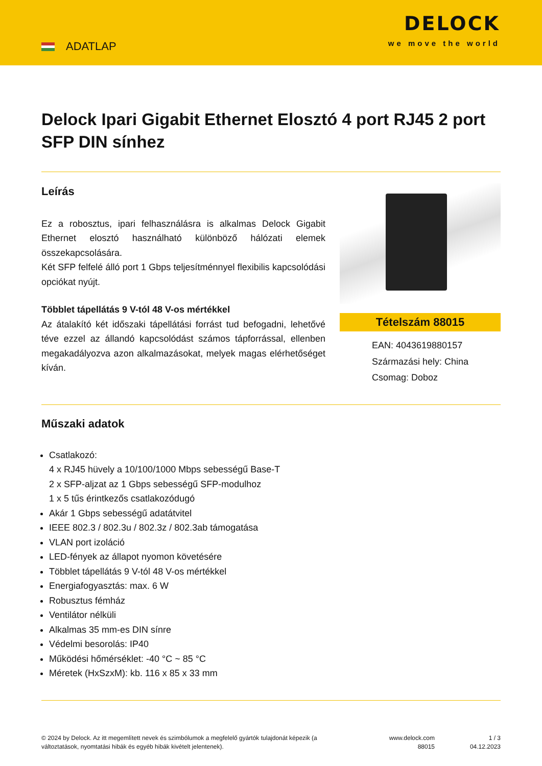ADATLAP
DELOCK
we move the world
Delock Ipari Gigabit Ethernet Elosztó 4 port RJ45 2 port SFP DIN sínhez
Leírás
Ez a robosztus, ipari felhasználásra is alkalmas Delock Gigabit Ethernet elosztó használható különböző hálózati elemek összekapcsolására.
Két SFP felfelé álló port 1 Gbps teljesítménnyel flexibilis kapcsolódási opciókat nyújt.
Többlet tápellátás 9 V-tól 48 V-os mértékkel
Az átalakító két időszaki tápellátási forrást tud befogadni, lehetővé téve ezzel az állandó kapcsolódást számos tápforrással, ellenben megakadályozva azon alkalmazásokat, melyek magas elérhetőséget kíván.
Tételszám 88015
EAN: 4043619880157
Származási hely: China
Csomag: Doboz
Műszaki adatok
Csatlakozó:
4 x RJ45 hüvely a 10/100/1000 Mbps sebességű Base-T
2 x SFP-aljzat az 1 Gbps sebességű SFP-modulhoz
1 x 5 tűs érintkezős csatlakozódugó
Akár 1 Gbps sebességű adatátvitel
IEEE 802.3 / 802.3u / 802.3z / 802.3ab támogatása
VLAN port izoláció
LED-fények az állapot nyomon követésére
Többlet tápellátás 9 V-tól 48 V-os mértékkel
Energiafogyasztás: max. 6 W
Robusztus fémház
Ventilátor nélküli
Alkalmas 35 mm-es DIN sínre
Védelmi besorolás: IP40
Működési hőmérséklet: -40 °C ~ 85 °C
Méretek (HxSzxM): kb. 116 x 85 x 33 mm
© 2024 by Delock. Az itt megemlített nevek és szimbólumok a megfelelő gyártók tulajdonát képezik (a változtatások, nyomtatási hibák és egyéb hibák kivételt jelentenek).
www.delock.com
88015
1 / 3
04.12.2023